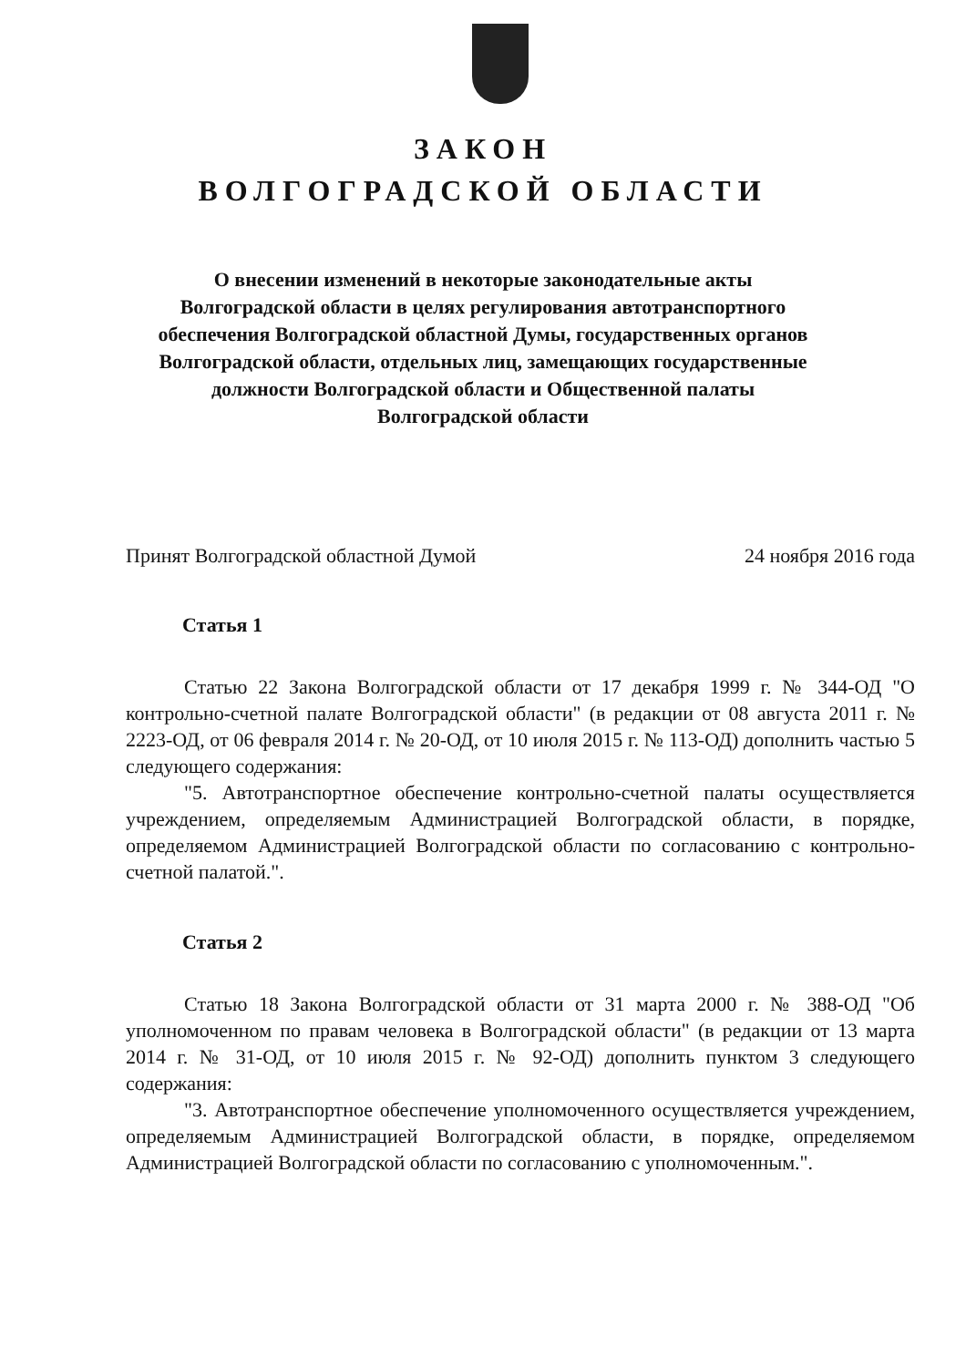ЗАКОН
ВОЛГОГРАДСКОЙ ОБЛАСТИ
О внесении изменений в некоторые законодательные акты
Волгоградской области в целях регулирования автотранспортного
обеспечения Волгоградской областной Думы, государственных органов
Волгоградской области, отдельных лиц, замещающих государственные
должности Волгоградской области и Общественной палаты
Волгоградской области
Принят Волгоградской областной Думой 24 ноября 2016 года
Статья 1
Статью 22 Закона Волгоградской области от 17 декабря 1999 г. № 344-ОД "О контрольно-счетной палате Волгоградской области" (в редакции от 08 августа 2011 г. № 2223-ОД, от 06 февраля 2014 г. № 20-ОД, от 10 июля 2015 г. № 113-ОД) дополнить частью 5 следующего содержания:
"5. Автотранспортное обеспечение контрольно-счетной палаты осуществляется учреждением, определяемым Администрацией Волгоградской области, в порядке, определяемом Администрацией Волгоградской области по согласованию с контрольно-счетной палатой.".
Статья 2
Статью 18 Закона Волгоградской области от 31 марта 2000 г. № 388-ОД "Об уполномоченном по правам человека в Волгоградской области" (в редакции от 13 марта 2014 г. № 31-ОД, от 10 июля 2015 г. № 92-ОД) дополнить пунктом 3 следующего содержания:
"3. Автотранспортное обеспечение уполномоченного осуществляется учреждением, определяемым Администрацией Волгоградской области, в порядке, определяемом Администрацией Волгоградской области по согласованию с уполномоченным.".